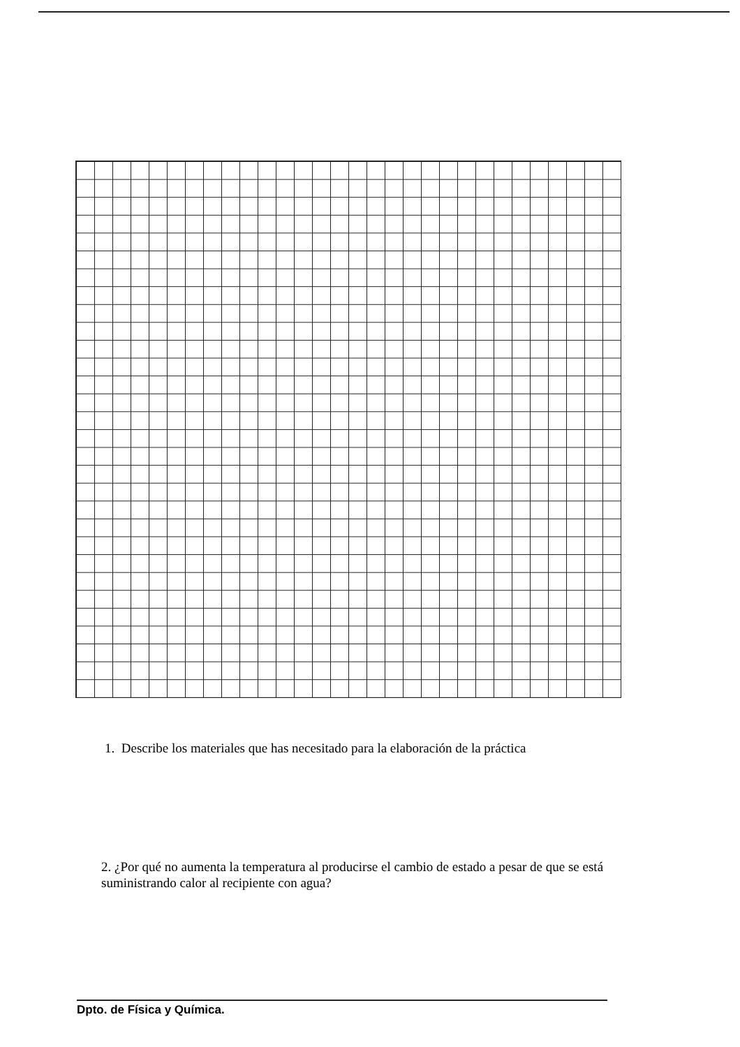1. Describe los materiales que has necesitado para la elaboración de la práctica
2. ¿Por qué no aumenta la temperatura al producirse el cambio de estado a pesar de que se está suministrando calor al recipiente con agua?
Dpto. de Física y Química.